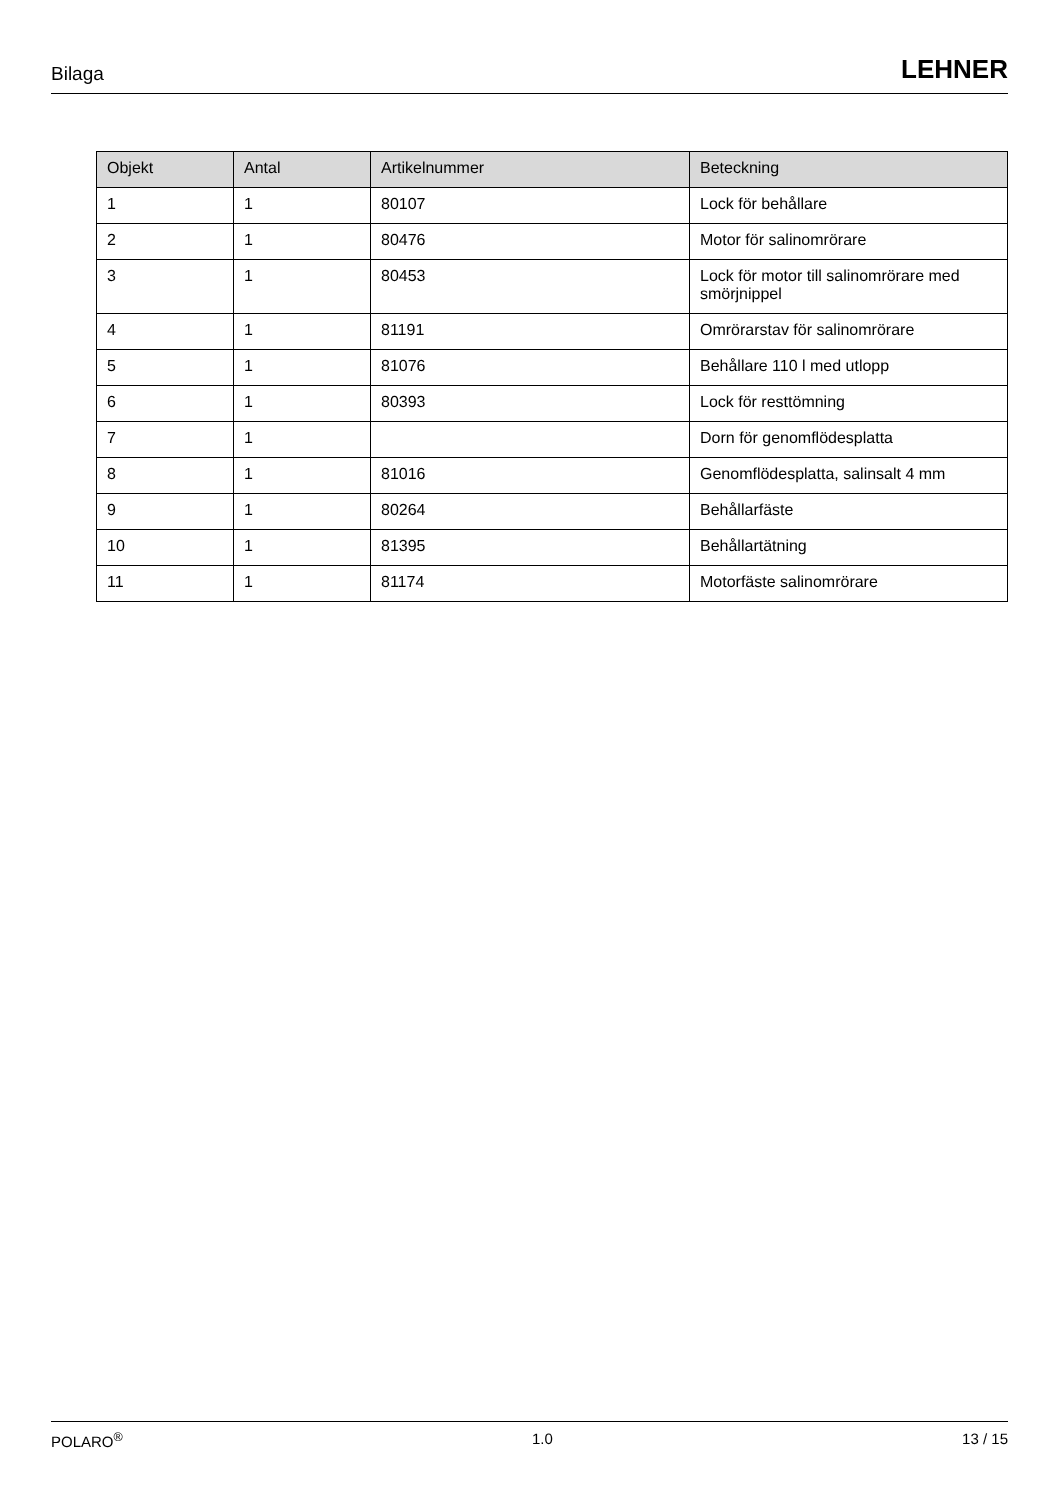Bilaga LEHNER
| Objekt | Antal | Artikelnummer | Beteckning |
| --- | --- | --- | --- |
| 1 | 1 | 80107 | Lock för behållare |
| 2 | 1 | 80476 | Motor för salinomrörare |
| 3 | 1 | 80453 | Lock för motor till salinomrörare med smörjnippel |
| 4 | 1 | 81191 | Omrörarstav för salinomrörare |
| 5 | 1 | 81076 | Behållare 110 l med utlopp |
| 6 | 1 | 80393 | Lock för resttömning |
| 7 | 1 | | Dorn för genomflödesplatta |
| 8 | 1 | 81016 | Genomflödesplatta, salinsalt 4 mm |
| 9 | 1 | 80264 | Behållarfäste |
| 10 | 1 | 81395 | Behållartätning |
| 11 | 1 | 81174 | Motorfäste salinomrörare |
POLARO<sup>®</sup> 1.0 13 / 15